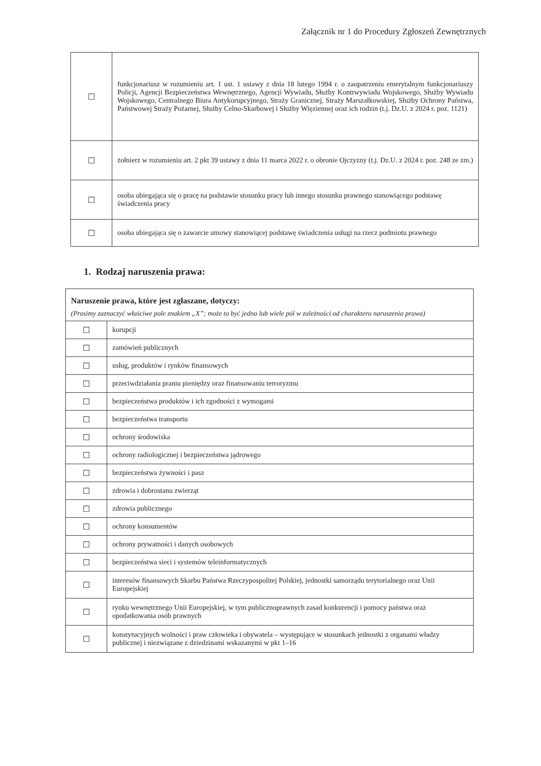Załącznik nr 1 do Procedury Zgłoszeń Zewnętrznych
| ☐ | funkcjonariusz w rozumieniu art. 1 ust. 1 ustawy z dnia 18 lutego 1994 r. o zaopatrzeniu emerytalnym funkcjonariuszy Policji, Agencji Bezpieczeństwa Wewnętrznego, Agencji Wywiadu, Służby Kontrwywiadu Wojskowego, Służby Wywiadu Wojskowego, Centralnego Biura Antykorupcyjnego, Straży Granicznej, Straży Marszałkowskiej, Służby Ochrony Państwa, Państwowej Straży Pożarnej, Służby Celno-Skarbowej i Służby Więziennej oraz ich rodzin (t.j. Dz.U. z 2024 r. poz. 1121) |
| ☐ | żołnierz w rozumieniu art. 2 pkt 39 ustawy z dnia 11 marca 2022 r. o obronie Ojczyzny (t.j. Dz.U. z 2024 r. poz. 248 ze zm.) |
| ☐ | osoba ubiegająca się o pracę na podstawie stosunku pracy lub innego stosunku prawnego stanowiącego podstawę świadczenia pracy |
| ☐ | osoba ubiegająca się o zawarcie umowy stanowiącej podstawę świadczenia usługi na rzecz podmiotu prawnego |
1. Rodzaj naruszenia prawa:
| Naruszenie prawa, które jest zgłaszane, dotyczy: (Prosimy zaznaczyć właściwe pole znakiem „X”; może to być jedno lub wiele pól w zależności od charakteru naruszenia prawa) | |
| ☐ | korupcji |
| ☐ | zamówień publicznych |
| ☐ | usług, produktów i rynków finansowych |
| ☐ | przeciwdziałania praniu pieniędzy oraz finansowaniu terroryzmu |
| ☐ | bezpieczeństwa produktów i ich zgodności z wymogami |
| ☐ | bezpieczeństwa transportu |
| ☐ | ochrony środowiska |
| ☐ | ochrony radiologicznej i bezpieczeństwa jądrowego |
| ☐ | bezpieczeństwa żywności i pasz |
| ☐ | zdrowia i dobrostanu zwierząt |
| ☐ | zdrowia publicznego |
| ☐ | ochrony konsumentów |
| ☐ | ochrony prywatności i danych osobowych |
| ☐ | bezpieczeństwa sieci i systemów teleinformatycznych |
| ☐ | interesów finansowych Skarbu Państwa Rzeczypospolitej Polskiej, jednostki samorządu terytorialnego oraz Unii Europejskiej |
| ☐ | rynku wewnętrznego Unii Europejskiej, w tym publicznoprawnych zasad konkurencji i pomocy państwa oraz opodatkowania osób prawnych |
| ☐ | konstytucyjnych wolności i praw człowieka i obywatela – występujące w stosunkach jednostki z organami władzy publicznej i niezwiązane z dziedzinami wskazanymi w pkt 1–16 |